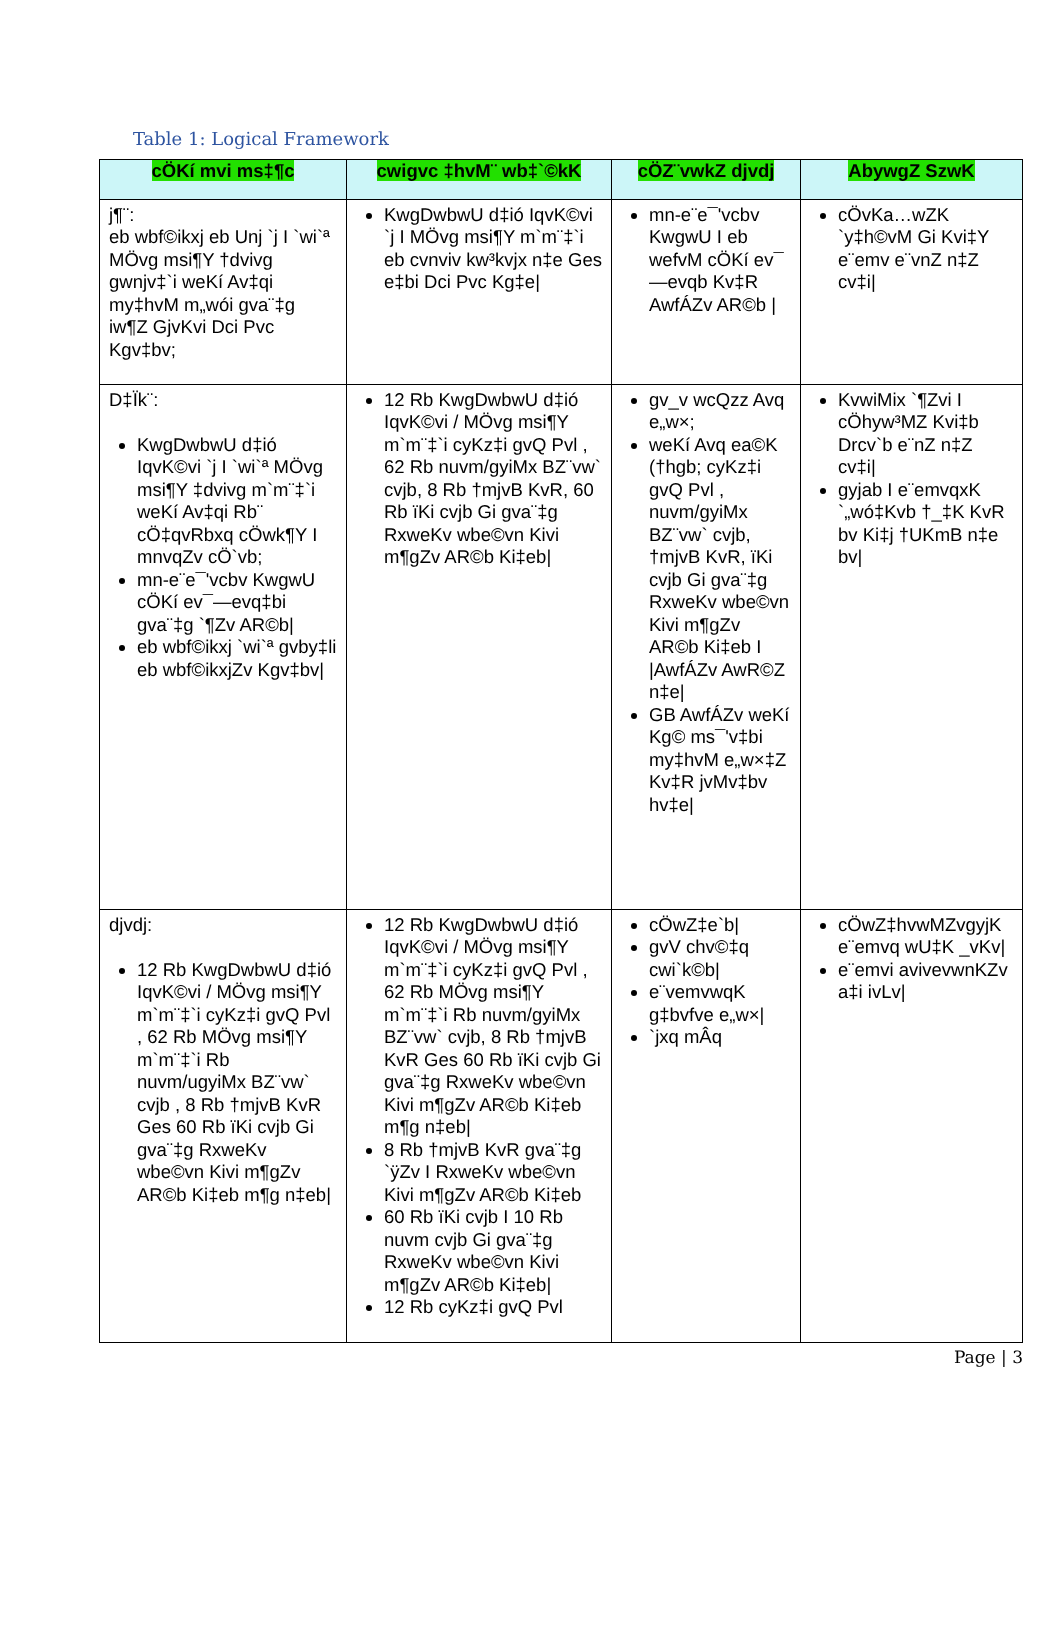Table 1: Logical Framework
| cÖKí mvi ms‡¶c | cwigvc ‡hvM¨ wb‡`©kK | cÖZ¨vwkZ djvdj | AbywgZ SzwK |
| --- | --- | --- | --- |
| j¶¨: eb wbf©ikxj eb Unj `j I `wi`ª MÖvg msi¶Y †dvivg gwnjv‡`i weKí Av‡qi my‡hvM m„wói gva¨‡g iw¶Z GjvKvi Dci Pvc Kgv‡bv; | KwgDwbwU d‡ió IqvK©vi `j I MÖvg msi¶Y m`m¨‡`i eb cvnviv kw³kvjx n‡e Ges e‡bi Dci Pvc Kg‡e/ | mn-e¨e¯'vcbv KwgwU I eb wefvM cÖKí ev¯—evqb Kv‡R AwfÁZv AR©b / | cÖvKa…wZK `y‡h©vM Gi Kvi‡Y e¨emv e¨vnZ n‡Z cv‡i/ |
| D‡Ïk¨: KwgDwbwU d‡ió IqvK©vi `j I `wi`ª MÖvg msi¶Y ‡dvivg m`m¨‡`i weKí Av‡qi Rb¨ cÖ‡qvRbxq cÖwk¶Y I mnvqZv cÖ`vb; mn-e¨e¯'vcbv KwgwU cÖKí ev¯—evq‡bi gva¨‡g `¶Zv AR©b/ eb wbf©ikxj `wi`ª gvby‡li eb wbf©ikxjZv Kgv‡bv/ | 12 Rb KwgDwbwU d‡ió IqvK©vi / MÖvg msi¶Y m`m¨‡`i cyKz‡i gvQ Pvl , 62 Rb nuvm/gyiMx BZ¨vw` cvjb, 8 Rb †mjvB KvR, 60 Rb ïKi cvjb Gi gva¨‡g RxweKv wbe©vn Kivi m¶gZv AR©b Ki‡eb/ | gv_v wcQzz Avq e„w×; weKí Avq ea©K (†hgb; cyKz‡i gvQ Pvl , nuvm/gyiMx BZ¨vw` cvjb, †mjvB KvR, ïKi cvjb Gi gva¨‡g RxweKv wbe©vn Kivi m¶gZv AR©b Ki‡eb I /AwfÁZv AwR©Z n‡e/ GB AwfÁZv weKí Kg© ms¯'v‡bi my‡hvM e„w×‡Z Kv‡R jvMv‡bv hv‡e/ | KvwiMix `¶Zvi I cÖhyw³MZ Kvi‡b Drcv`b e¨nZ n‡Z cv‡i/ gyjab I e¨emvqxK `„wó‡Kvb †_‡K KvR bv Ki‡j †UKmB n‡e bv/ |
| djvdj: 12 Rb KwgDwbwU d‡ió IqvK©vi / MÖvg msi¶Y m`m¨‡`i cyKz‡i gvQ Pvl , 62 Rb MÖvg msi¶Y m`m¨‡`i Rb nuvm/ugyiMx BZ¨vw` cvjb , 8 Rb †mjvB KvR Ges 60 Rb ïKi cvjb Gi gva¨‡g RxweKv wbe©vn Kivi m¶gZv AR©b Ki‡eb m¶g n‡eb/ | 12 Rb KwgDwbwU d‡ió IqvK©vi / MÖvg msi¶Y m`m¨‡`i cyKz‡i gvQ Pvl , 62 Rb MÖvg msi¶Y m`m¨‡`i Rb nuvm/gyiMx BZ¨vw` cvjb, 8 Rb †mjvB KvR Ges 60 Rb ïKi cvjb Gi gva¨‡g RxweKv wbe©vn Kivi m¶gZv AR©b Ki‡eb m¶g n‡eb/ 8 Rb †mjvB KvR gva¨‡g `ÿZv I RxweKv wbe©vn Kivi m¶gZv AR©b Ki‡eb 60 Rb ïKi cvjb I 10 Rb nuvm cvjb Gi gva¨‡g RxweKv wbe©vn Kivi m¶gZv AR©b Ki‡eb/ 12 Rb cyKz‡i gvQ Pvl | cÖwZ‡e`b/ gvV chv©‡q cwi`k©b/ e¨vemvwqK g‡bvfve e„w×/ `jxq mÂq | cÖwZ‡hvwMZvgyjK e¨emvq wU‡K _vKv/ e¨emvi avivevwnKZv a‡i ivLv/ |
Page | 3